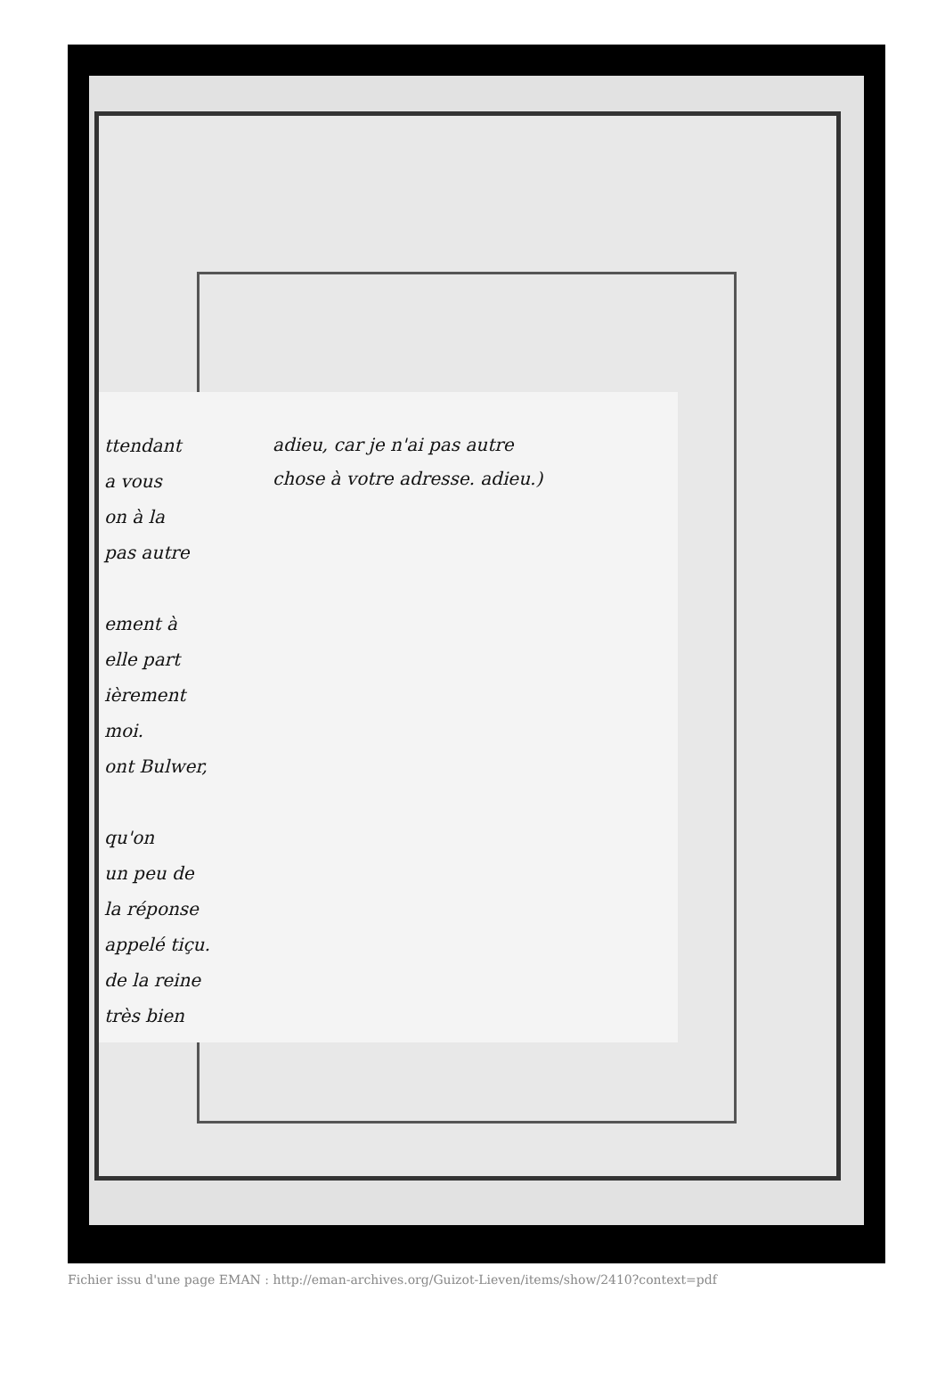ttendant
a vous
on à la
pas autre
ement à
elle part
ièrement
moi.
ont Bulwer,
qu'on
un peu de
la réponse
appelé tiçu.
de la reine
très bien
adieu, car je n'ai pas autre
chose à votre adresse. adieu.)
Fichier issu d'une page EMAN : http://eman-archives.org/Guizot-Lieven/items/show/2410?context=pdf